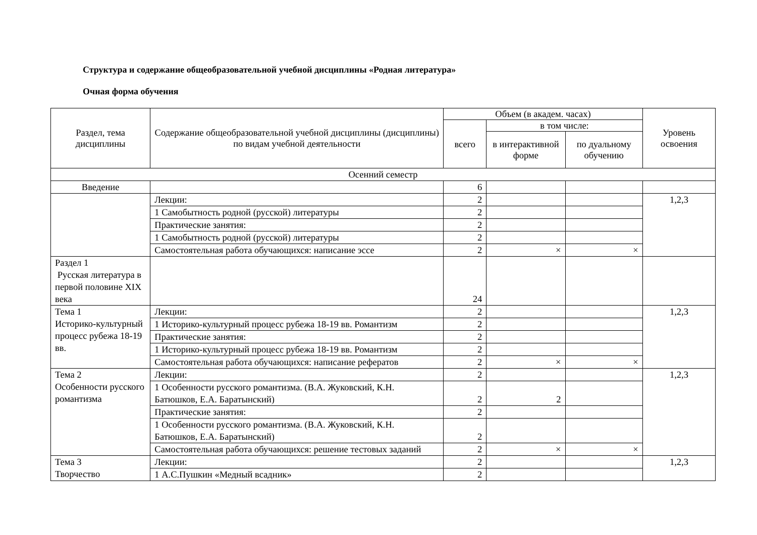Структура и содержание общеобразовательной учебной дисциплины «Родная литература»
Очная форма обучения
| Раздел, тема дисциплины | Содержание общеобразовательной учебной дисциплины (дисциплины) по видам учебной деятельности | Объем (в академ. часах) | | | Уровень освоения |
| --- | --- | --- | --- | --- | --- |
| | | всего | в том числе: | | |
| | | | в интерактивной форме | по дуальному обучению | |
| Осенний семестр | | | | | |
| Введение | | 6 | | | |
| | Лекции: | 2 | | | 1,2,3 |
| | 1 Самобытность родной (русской) литературы | 2 | | | |
| | Практические занятия: | 2 | | | |
| | 1 Самобытность родной (русской) литературы | 2 | | | |
| | Самостоятельная работа обучающихся: написание эссе | 2 | × | × | |
| Раздел 1 Русская литература в первой половине XIX века | | 24 | | | |
| Тема 1 Историко-культурный процесс рубежа 18-19 вв. | Лекции: | 2 | | | 1,2,3 |
| | 1 Историко-культурный процесс рубежа 18-19 вв. Романтизм | 2 | | | |
| | Практические занятия: | 2 | | | |
| | 1 Историко-культурный процесс рубежа 18-19 вв. Романтизм | 2 | | | |
| | Самостоятельная работа обучающихся: написание рефератов | 2 | × | × | |
| Тема 2 Особенности русского романтизма | Лекции: | 2 | | | 1,2,3 |
| | 1 Особенности русского романтизма. (В.А. Жуковский, К.Н. Батюшков, Е.А. Баратынский) | 2 | 2 | | |
| | Практические занятия: | 2 | | | |
| | 1 Особенности русского романтизма. (В.А. Жуковский, К.Н. Батюшков, Е.А. Баратынский) | 2 | | | |
| | Самостоятельная работа обучающихся: решение тестовых заданий | 2 | × | × | |
| Тема 3 Творчество | Лекции: | 2 | | | 1,2,3 |
| | 1 А.С.Пушкин «Медный всадник» | 2 | | | |